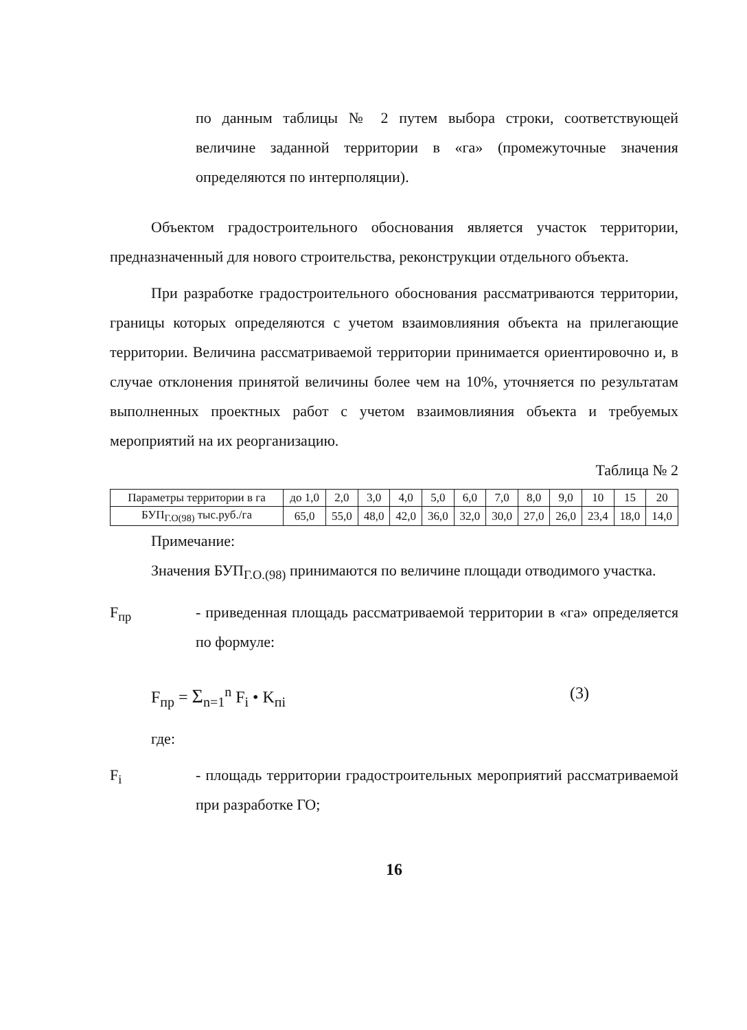по данным таблицы № 2 путем выбора строки, соответствую­щей величине заданной территории в «га» (промежуточные значения определяются по интерполяции).
Объектом градостроительного обоснования является участок терри­тории, предназначенный для нового строительства, реконструкции отдель­ного объекта.
При разработке градостроительного обоснования рассматриваются территории, границы которых определяются с учетом взаимовлияния объ­екта на прилегающие территории. Величина рассматриваемой территории принимается ориентировочно и, в случае отклонения принятой величины более чем на 10%, уточняется по результатам выполненных проектных работ с учетом взаимовлияния объекта и требуемых мероприятий на их реорганизацию.
Таблица № 2
| Парамет­ры тер­ритории в га | до 1,0 | 2,0 | 3,0 | 4,0 | 5,0 | 6,0 | 7,0 | 8,0 | 9,0 | 10 | 15 | 20 |
| БУП<sub>Г.О(98)</sub> тыс.руб./га | 65,0 | 55,0 | 48,0 | 42,0 | 36,0 | 32,0 | 30,0 | 27,0 | 26,0 | 23,4 | 18,0 | 14,0 |
Примечание:
Значения БУП<sub>Г.О.(98)</sub> принимаются по величине площади отводимого участка.
F<sub>пр</sub> - приведенная площадь рассматриваемой территории в «га» определяется по формуле:
F<sub>пр</sub> = Σ<sub>n=1</sub><sup>n</sup> F<sub>i</sub> • K<sub>пi</sub> (3)
где:
F<sub>i</sub> - площадь территории градостроительных мероприятий рас­сматриваемой при разработке ГО;
16